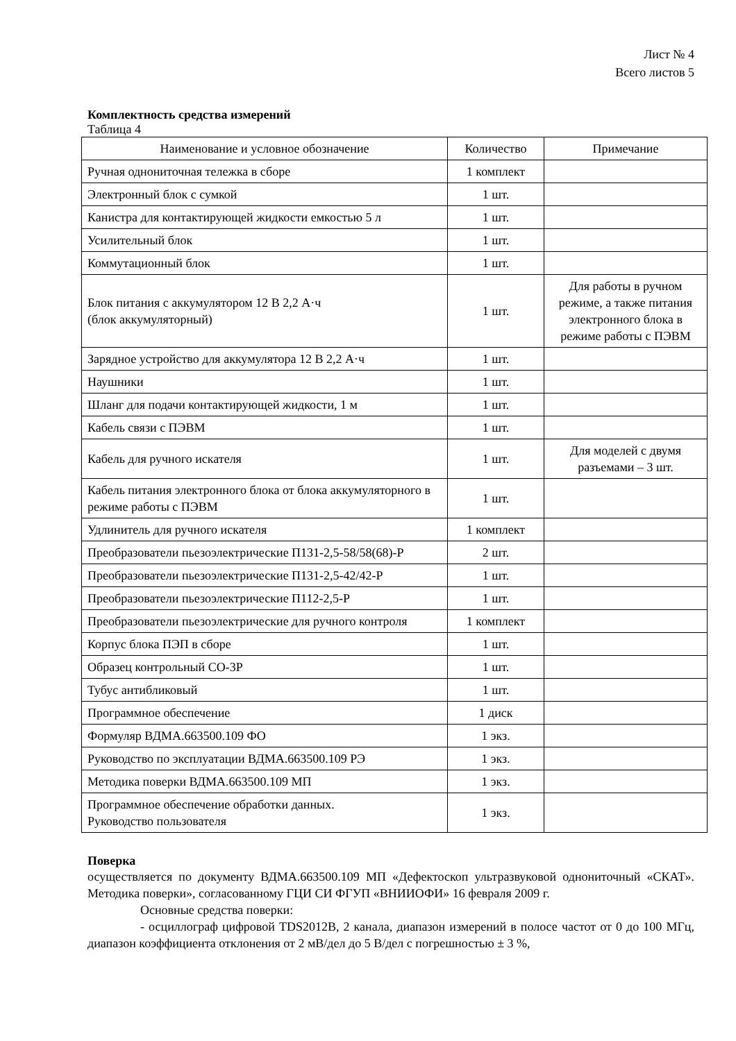Лист № 4
Всего листов 5
Комплектность средства измерений
Таблица 4
| Наименование и условное обозначение | Количество | Примечание |
| --- | --- | --- |
| Ручная однониточная тележка в сборе | 1 комплект | |
| Электронный блок с сумкой | 1 шт. | |
| Канистра для контактирующей жидкости емкостью 5 л | 1 шт. | |
| Усилительный блок | 1 шт. | |
| Коммутационный блок | 1 шт. | |
| Блок питания с аккумулятором 12 В 2,2 А·ч (блок аккумуляторный) | 1 шт. | Для работы в ручном режиме, а также питания электронного блока в режиме работы с ПЭВМ |
| Зарядное устройство для аккумулятора 12 В 2,2 А·ч | 1 шт. | |
| Наушники | 1 шт. | |
| Шланг для подачи контактирующей жидкости, 1 м | 1 шт. | |
| Кабель связи с ПЭВМ | 1 шт. | |
| Кабель для ручного искателя | 1 шт. | Для моделей с двумя разъемами – 3 шт. |
| Кабель питания электронного блока от блока аккумуляторного в режиме работы с ПЭВМ | 1 шт. | |
| Удлинитель для ручного искателя | 1 комплект | |
| Преобразователи пьезоэлектрические П131-2,5-58/58(68)-Р | 2 шт. | |
| Преобразователи пьезоэлектрические П131-2,5-42/42-Р | 1 шт. | |
| Преобразователи пьезоэлектрические П112-2,5-Р | 1 шт. | |
| Преобразователи пьезоэлектрические для ручного контроля | 1 комплект | |
| Корпус блока ПЭП в сборе | 1 шт. | |
| Образец контрольный СО-3Р | 1 шт. | |
| Тубус антибликовый | 1 шт. | |
| Программное обеспечение | 1 диск | |
| Формуляр ВДМА.663500.109 ФО | 1 экз. | |
| Руководство по эксплуатации ВДМА.663500.109 РЭ | 1 экз. | |
| Методика поверки ВДМА.663500.109 МП | 1 экз. | |
| Программное обеспечение обработки данных. Руководство пользователя | 1 экз. | |
Поверка
осуществляется по документу ВДМА.663500.109 МП «Дефектоскоп ультразвуковой однониточный «СКАТ». Методика поверки», согласованному ГЦИ СИ ФГУП «ВНИИОФИ» 16 февраля 2009 г.
Основные средства поверки:
- осциллограф цифровой TDS2012B, 2 канала, диапазон измерений в полосе частот от 0 до 100 МГц, диапазон коэффициента отклонения от 2 мВ/дел до 5 В/дел с погрешностью ± 3 %,